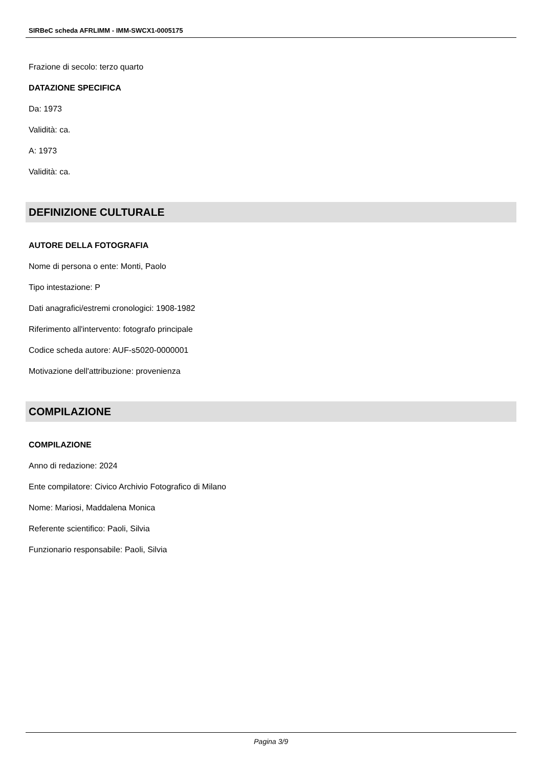SIRBeC scheda AFRLIMM - IMM-SWCX1-0005175
Frazione di secolo: terzo quarto
DATAZIONE SPECIFICA
Da: 1973
Validità: ca.
A: 1973
Validità: ca.
DEFINIZIONE CULTURALE
AUTORE DELLA FOTOGRAFIA
Nome di persona o ente: Monti, Paolo
Tipo intestazione: P
Dati anagrafici/estremi cronologici: 1908-1982
Riferimento all'intervento: fotografo principale
Codice scheda autore: AUF-s5020-0000001
Motivazione dell'attribuzione: provenienza
COMPILAZIONE
COMPILAZIONE
Anno di redazione: 2024
Ente compilatore: Civico Archivio Fotografico di Milano
Nome: Mariosi, Maddalena Monica
Referente scientifico: Paoli, Silvia
Funzionario responsabile: Paoli, Silvia
Pagina 3/9